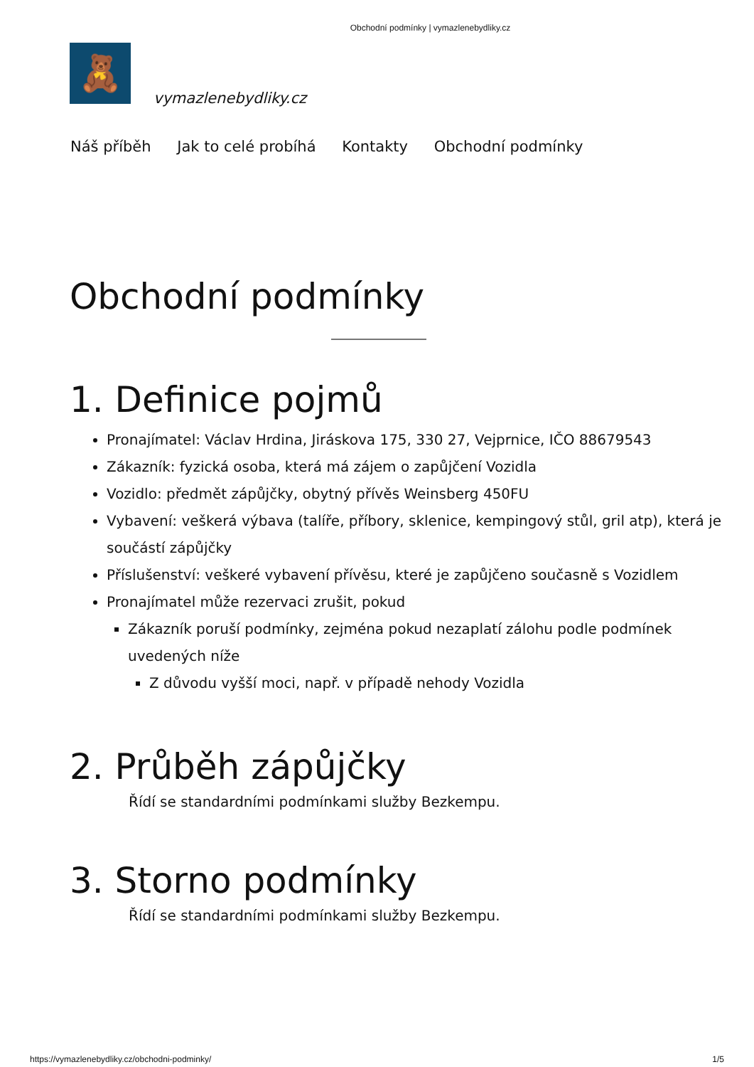Obchodní podmínky | vymazlenebydliky.cz
🧸
vymazlenebydliky.cz
Náš příběh Jak to celé probíhá Kontakty Obchodní podmínky
Obchodní podmínky
1. Definice pojmů
Pronajímatel: Václav Hrdina, Jiráskova 175, 330 27, Vejprnice, IČO 88679543
Zákazník: fyzická osoba, která má zájem o zapůjčení Vozidla
Vozidlo: předmět zápůjčky, obytný přívěs Weinsberg 450FU
Vybavení: veškerá výbava (talíře, příbory, sklenice, kempingový stůl, gril atp), která je součástí zápůjčky
Příslušenství: veškeré vybavení přívěsu, které je zapůjčeno současně s Vozidlem
Pronajímatel může rezervaci zrušit, pokud
Zákazník poruší podmínky, zejména pokud nezaplatí zálohu podle podmínek uvedených níže
Z důvodu vyšší moci, např. v případě nehody Vozidla
2. Průběh zápůjčky
Řídí se standardními podmínkami služby Bezkempu.
3. Storno podmínky
Řídí se standardními podmínkami služby Bezkempu.
https://vymazlenebydliky.cz/obchodni-podminky/ 1/5